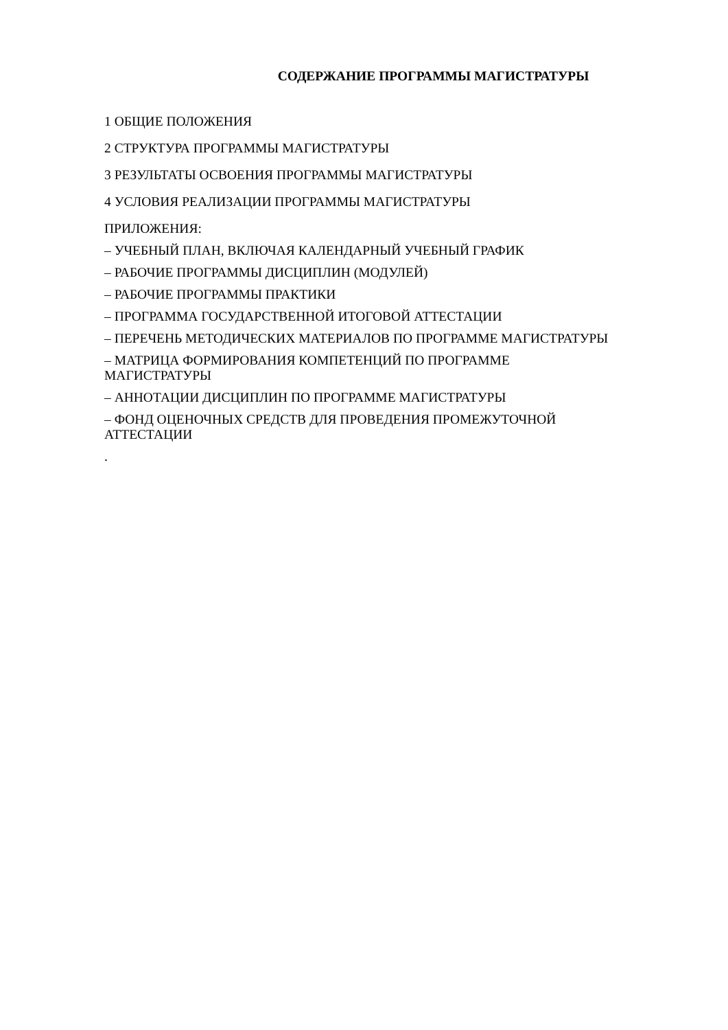СОДЕРЖАНИЕ ПРОГРАММЫ МАГИСТРАТУРЫ
1 ОБЩИЕ ПОЛОЖЕНИЯ
2 СТРУКТУРА ПРОГРАММЫ МАГИСТРАТУРЫ
3 РЕЗУЛЬТАТЫ ОСВОЕНИЯ ПРОГРАММЫ МАГИСТРАТУРЫ
4 УСЛОВИЯ РЕАЛИЗАЦИИ ПРОГРАММЫ МАГИСТРАТУРЫ
ПРИЛОЖЕНИЯ:
– УЧЕБНЫЙ ПЛАН, ВКЛЮЧАЯ КАЛЕНДАРНЫЙ УЧЕБНЫЙ ГРАФИК
– РАБОЧИЕ ПРОГРАММЫ ДИСЦИПЛИН (МОДУЛЕЙ)
– РАБОЧИЕ ПРОГРАММЫ ПРАКТИКИ
– ПРОГРАММА ГОСУДАРСТВЕННОЙ ИТОГОВОЙ АТТЕСТАЦИИ
– ПЕРЕЧЕНЬ МЕТОДИЧЕСКИХ МАТЕРИАЛОВ ПО ПРОГРАММЕ МАГИСТРАТУРЫ
– МАТРИЦА ФОРМИРОВАНИЯ КОМПЕТЕНЦИЙ ПО ПРОГРАММЕ
МАГИСТРАТУРЫ
– АННОТАЦИИ ДИСЦИПЛИН ПО ПРОГРАММЕ МАГИСТРАТУРЫ
– ФОНД ОЦЕНОЧНЫХ СРЕДСТВ ДЛЯ ПРОВЕДЕНИЯ ПРОМЕЖУТОЧНОЙ
АТТЕСТАЦИИ
.